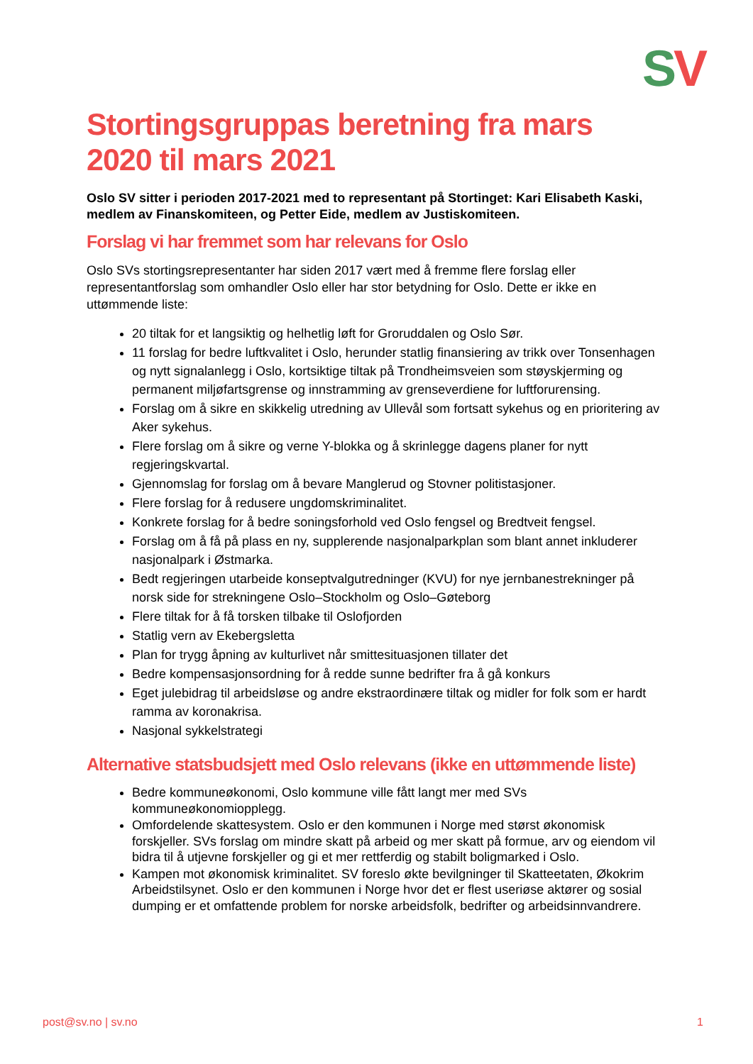SV
Stortingsgruppas beretning fra mars 2020 til mars 2021
Oslo SV sitter i perioden 2017-2021 med to representant på Stortinget: Kari Elisabeth Kaski, medlem av Finanskomiteen, og Petter Eide, medlem av Justiskomiteen.
Forslag vi har fremmet som har relevans for Oslo
Oslo SVs stortingsrepresentanter har siden 2017 vært med å fremme flere forslag eller representantforslag som omhandler Oslo eller har stor betydning for Oslo. Dette er ikke en uttømmende liste:
20 tiltak for et langsiktig og helhetlig løft for Groruddalen og Oslo Sør.
11 forslag for bedre luftkvalitet i Oslo, herunder statlig finansiering av trikk over Tonsenhagen og nytt signalanlegg i Oslo, kortsiktige tiltak på Trondheimsveien som støyskjerming og permanent miljøfartsgrense og innstramming av grenseverdiene for luftforurensing.
Forslag om å sikre en skikkelig utredning av Ullevål som fortsatt sykehus og en prioritering av Aker sykehus.
Flere forslag om å sikre og verne Y-blokka og å skrinlegge dagens planer for nytt regjeringskvartal.
Gjennomslag for forslag om å bevare Manglerud og Stovner politistasjoner.
Flere forslag for å redusere ungdomskriminalitet.
Konkrete forslag for å bedre soningsforhold ved Oslo fengsel og Bredtveit fengsel.
Forslag om å få på plass en ny, supplerende nasjonalparkplan som blant annet inkluderer nasjonalpark i Østmarka.
Bedt regjeringen utarbeide konseptvalgutredninger (KVU) for nye jernbanestrekninger på norsk side for strekningene Oslo–Stockholm og Oslo–Gøteborg
Flere tiltak for å få torsken tilbake til Oslofjorden
Statlig vern av Ekebergsletta
Plan for trygg åpning av kulturlivet når smittesituasjonen tillater det
Bedre kompensasjonsordning for å redde sunne bedrifter fra å gå konkurs
Eget julebidrag til arbeidsløse og andre ekstraordinære tiltak og midler for folk som er hardt ramma av koronakrisa.
Nasjonal sykkelstrategi
Alternative statsbudsjett med Oslo relevans (ikke en uttømmende liste)
Bedre kommuneøkonomi, Oslo kommune ville fått langt mer med SVs kommuneøkonomiopplegg.
Omfordelende skattesystem. Oslo er den kommunen i Norge med størst økonomisk forskjeller. SVs forslag om mindre skatt på arbeid og mer skatt på formue, arv og eiendom vil bidra til å utjevne forskjeller og gi et mer rettferdig og stabilt boligmarked i Oslo.
Kampen mot økonomisk kriminalitet. SV foreslo økte bevilgninger til Skatteetaten, Økokrim Arbeidstilsynet. Oslo er den kommunen i Norge hvor det er flest useriøse aktører og sosial dumping er et omfattende problem for norske arbeidsfolk, bedrifter og arbeidsinnvandrere.
post@sv.no | sv.no 1